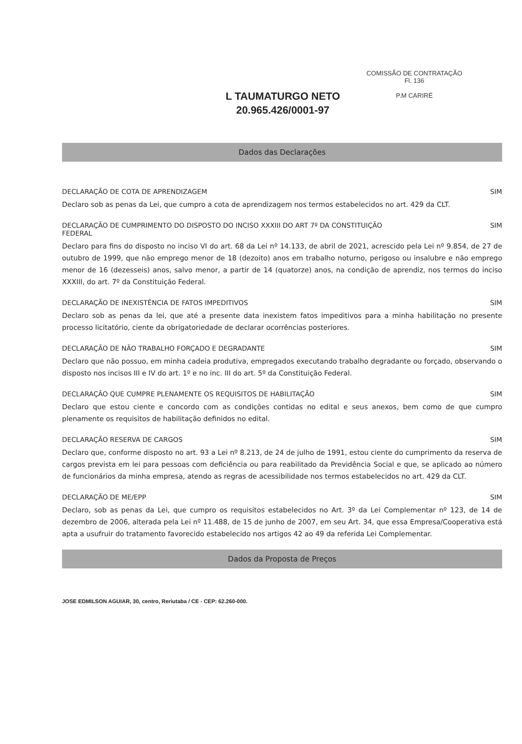L TAUMATURGO NETO
20.965.426/0001-97
COMISSÃO DE CONTRATAÇÃO
Fl. 136
P.M CARIRÉ
Dados das Declarações
DECLARAÇÃO DE COTA DE APRENDIZAGEM SIM
Declaro sob as penas da Lei, que cumpro a cota de aprendizagem nos termos estabelecidos no art. 429 da CLT.
DECLARAÇÃO DE CUMPRIMENTO DO DISPOSTO DO INCISO XXXIII DO ART 7º DA CONSTITUIÇÃO
FEDERAL SIM
Declaro para fins do disposto no inciso VI do art. 68 da Lei nº 14.133, de abril de 2021, acrescido pela Lei nº 9.854, de 27 de outubro de 1999, que não emprego menor de 18 (dezoito) anos em trabalho noturno, perigoso ou insalubre e não emprego menor de 16 (dezesseis) anos, salvo menor, a partir de 14 (quatorze) anos, na condição de aprendiz, nos termos do inciso XXXIII, do art. 7º da Constituição Federal.
DECLARAÇÃO DE INEXISTÊNCIA DE FATOS IMPEDITIVOS SIM
Declaro sob as penas da lei, que até a presente data inexistem fatos impeditivos para a minha habilitação no presente processo licitatório, ciente da obrigatoriedade de declarar ocorrências posteriores.
DECLARAÇÃO DE NÃO TRABALHO FORÇADO E DEGRADANTE SIM
Declaro que não possuo, em minha cadeia produtiva, empregados executando trabalho degradante ou forçado, observando o disposto nos incisos III e IV do art. 1º e no inc. III do art. 5º da Constituição Federal.
DECLARAÇÃO QUE CUMPRE PLENAMENTE OS REQUISITOS DE HABILITAÇÃO SIM
Declaro que estou ciente e concordo com as condições contidas no edital e seus anexos, bem como de que cumpro plenamente os requisitos de habilitação definidos no edital.
DECLARAÇÃO RESERVA DE CARGOS SIM
Declaro que, conforme disposto no art. 93 a Lei nº 8.213, de 24 de julho de 1991, estou ciente do cumprimento da reserva de cargos prevista em lei para pessoas com deficiência ou para reabilitado da Previdência Social e que, se aplicado ao número de funcionários da minha empresa, atendo as regras de acessibilidade nos termos estabelecidos no art. 429 da CLT.
DECLARAÇÃO DE ME/EPP SIM
Declaro, sob as penas da Lei, que cumpro os requisitos estabelecidos no Art. 3º da Lei Complementar nº 123, de 14 de dezembro de 2006, alterada pela Lei nº 11.488, de 15 de junho de 2007, em seu Art. 34, que essa Empresa/Cooperativa está apta a usufruir do tratamento favorecido estabelecido nos artigos 42 ao 49 da referida Lei Complementar.
Dados da Proposta de Preços
JOSE EDMILSON AGUIAR, 30, centro, Reriutaba / CE - CEP: 62.260-000.